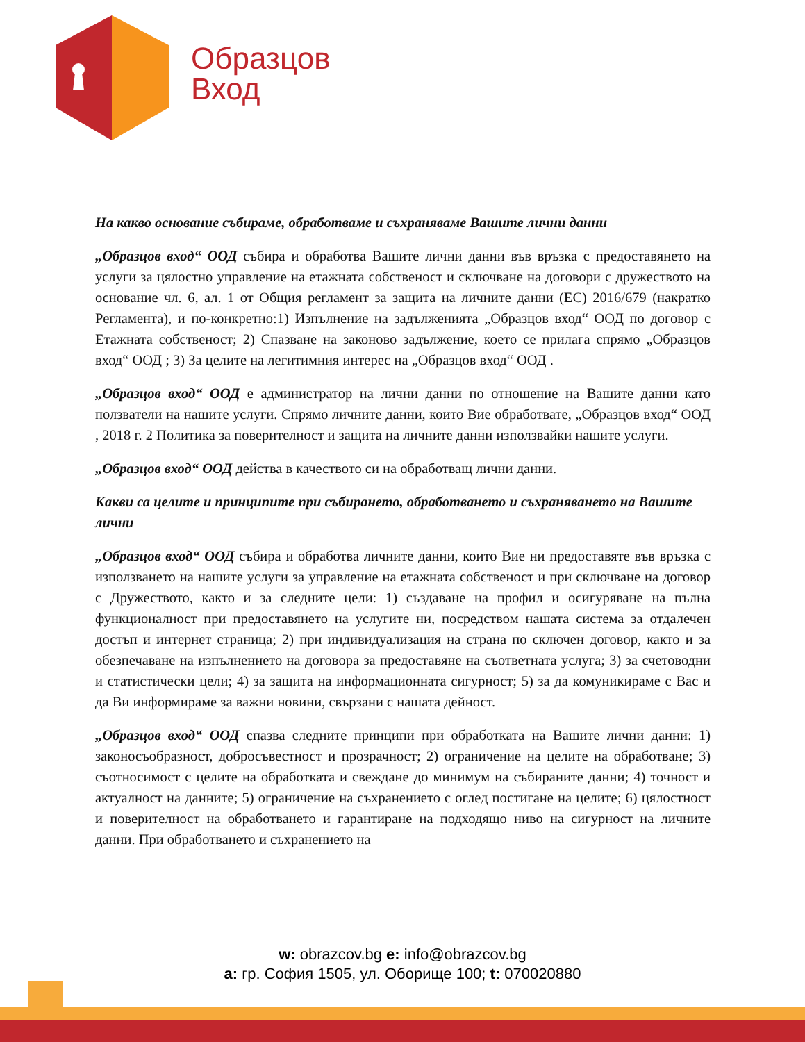Образцов
Вход
На какво основание събираме, обработваме и съхраняваме Вашите лични данни
„Образцов вход“ ООД събира и обработва Вашите лични данни във връзка с предоставянето на услуги за цялостно управление на етажната собственост и сключване на договори с дружеството на основание чл. 6, ал. 1 от Общия регламент за защита на личните данни (ЕС) 2016/679 (накратко Регламента), и по-конкретно:1) Изпълнение на задълженията „Образцов вход“ ООД по договор с Етажната собственост; 2) Спазване на законово задължение, което се прилага спрямо „Образцов вход“ ООД ; 3) За целите на легитимния интерес на „Образцов вход“ ООД .
„Образцов вход“ ООД е администратор на лични данни по отношение на Вашите данни като ползватели на нашите услуги. Спрямо личните данни, които Вие обработвате, „Образцов вход“ ООД , 2018 г. 2 Политика за поверителност и защита на личните данни използвайки нашите услуги.
„Образцов вход“ ООД действа в качеството си на обработващ лични данни.
Какви са целите и принципите при събирането, обработването и съхраняването на Вашите лични
„Образцов вход“ ООД събира и обработва личните данни, които Вие ни предоставяте във връзка с използването на нашите услуги за управление на етажната собственост и при сключване на договор с Дружеството, както и за следните цели: 1) създаване на профил и осигуряване на пълна функционалност при предоставянето на услугите ни, посредством нашата система за отдалечен достъп и интернет страница; 2) при индивидуализация на страна по сключен договор, както и за обезпечаване на изпълнението на договора за предоставяне на съответната услуга; 3) за счетоводни и статистически цели; 4) за защита на информационната сигурност; 5) за да комуникираме с Вас и да Ви информираме за важни новини, свързани с нашата дейност.
„Образцов вход“ ООД спазва следните принципи при обработката на Вашите лични данни: 1) законосъобразност, добросъвестност и прозрачност; 2) ограничение на целите на обработване; 3) съотносимост с целите на обработката и свеждане до минимум на събираните данни; 4) точност и актуалност на данните; 5) ограничение на съхранението с оглед постигане на целите; 6) цялостност и поверителност на обработването и гарантиране на подходящо ниво на сигурност на личните данни. При обработването и съхранението на
w: obrazcov.bg e: info@obrazcov.bg
a: гр. София 1505, ул. Оборище 100; t: 070020880